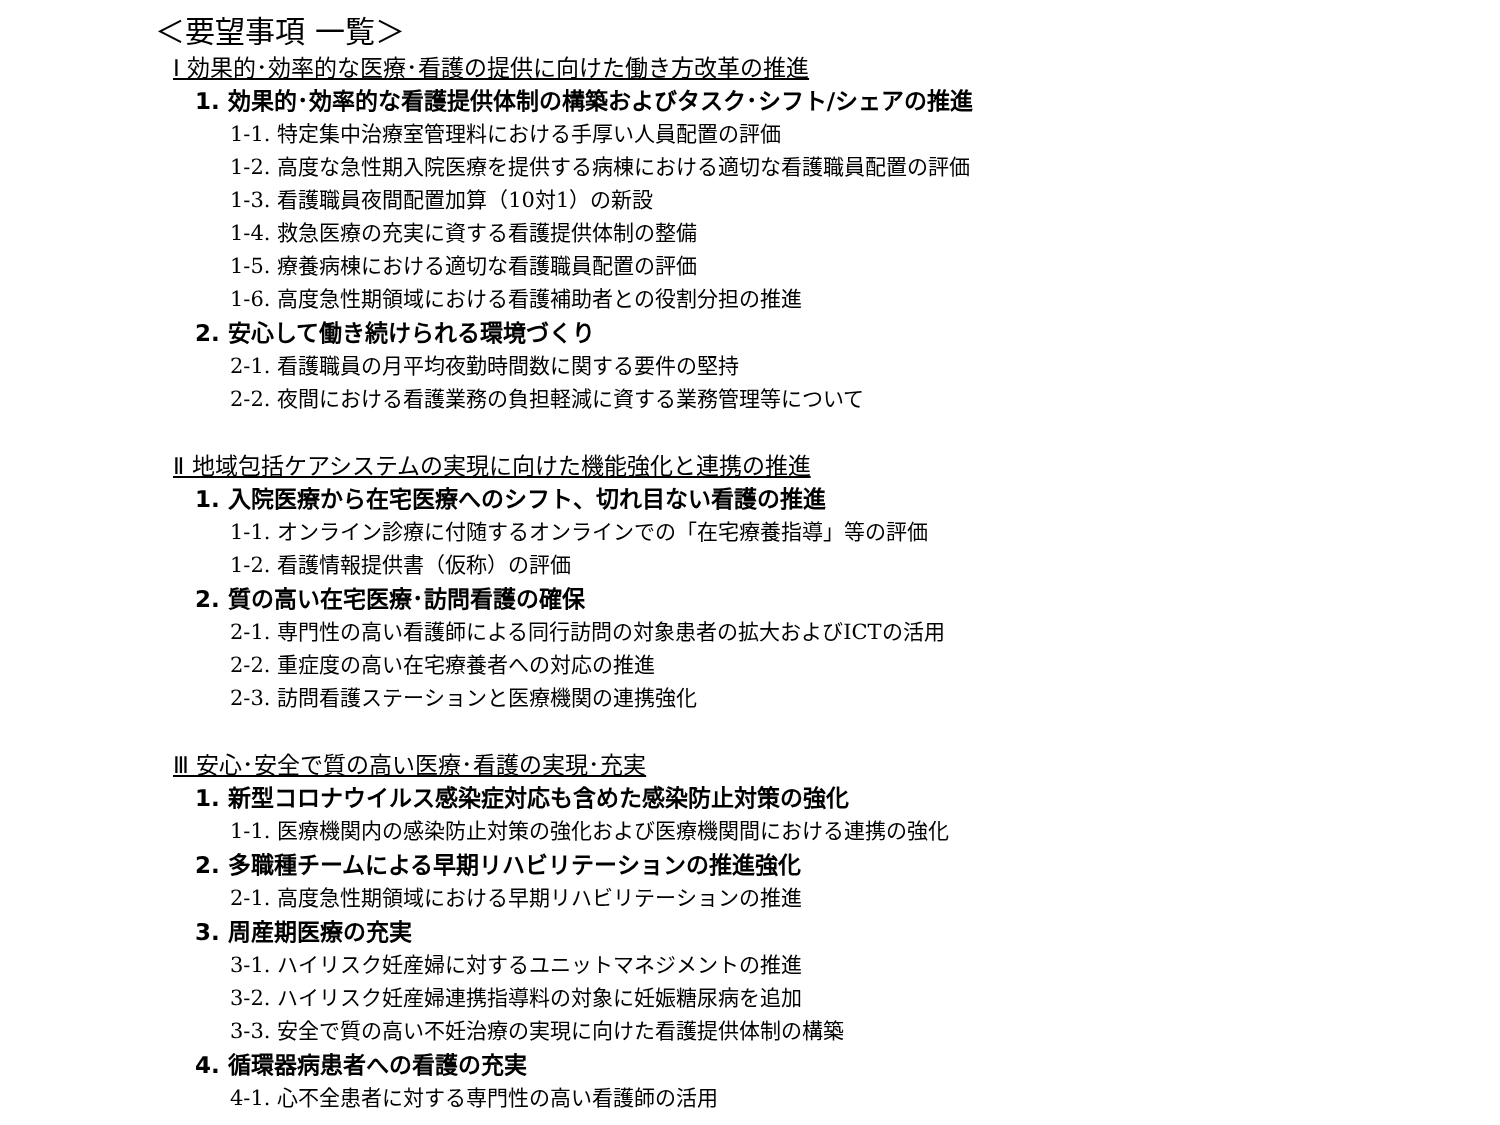＜要望事項 一覧＞
Ⅰ 効果的･効率的な医療･看護の提供に向けた働き方改革の推進
1. 効果的･効率的な看護提供体制の構築およびタスク･シフト/シェアの推進
1-1. 特定集中治療室管理料における手厚い人員配置の評価
1-2. 高度な急性期入院医療を提供する病棟における適切な看護職員配置の評価
1-3. 看護職員夜間配置加算（10対1）の新設
1-4. 救急医療の充実に資する看護提供体制の整備
1-5. 療養病棟における適切な看護職員配置の評価
1-6. 高度急性期領域における看護補助者との役割分担の推進
2. 安心して働き続けられる環境づくり
2-1. 看護職員の月平均夜勤時間数に関する要件の堅持
2-2. 夜間における看護業務の負担軽減に資する業務管理等について
Ⅱ 地域包括ケアシステムの実現に向けた機能強化と連携の推進
1. 入院医療から在宅医療へのシフト、切れ目ない看護の推進
1-1. オンライン診療に付随するオンラインでの「在宅療養指導」等の評価
1-2. 看護情報提供書（仮称）の評価
2. 質の高い在宅医療･訪問看護の確保
2-1. 専門性の高い看護師による同行訪問の対象患者の拡大およびICTの活用
2-2. 重症度の高い在宅療養者への対応の推進
2-3. 訪問看護ステーションと医療機関の連携強化
Ⅲ 安心･安全で質の高い医療･看護の実現･充実
1. 新型コロナウイルス感染症対応も含めた感染防止対策の強化
1-1. 医療機関内の感染防止対策の強化および医療機関間における連携の強化
2. 多職種チームによる早期リハビリテーションの推進強化
2-1. 高度急性期領域における早期リハビリテーションの推進
3. 周産期医療の充実
3-1. ハイリスク妊産婦に対するユニットマネジメントの推進
3-2. ハイリスク妊産婦連携指導料の対象に妊娠糖尿病を追加
3-3. 安全で質の高い不妊治療の実現に向けた看護提供体制の構築
4. 循環器病患者への看護の充実
4-1. 心不全患者に対する専門性の高い看護師の活用